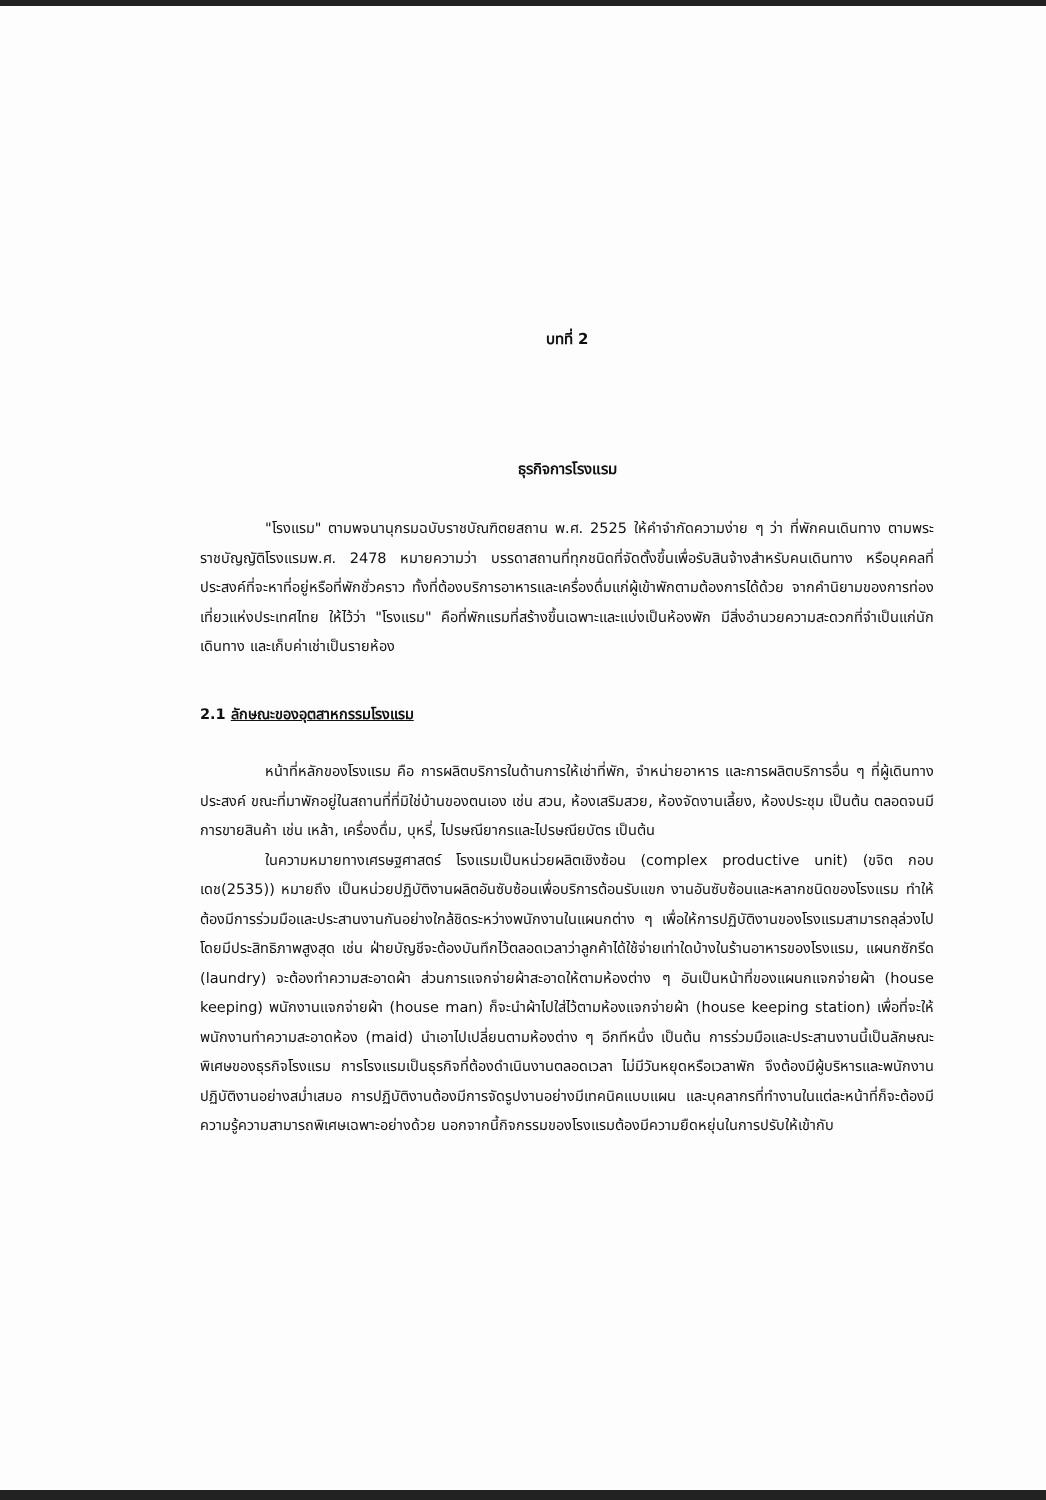บทที่ 2
ธุรกิจการโรงแรม
"โรงแรม" ตามพจนานุกรมฉบับราชบัณฑิตยสถาน พ.ศ. 2525 ให้คำจำกัดความง่าย ๆ ว่า ที่พักคนเดินทาง ตามพระราชบัญญัติโรงแรมพ.ศ. 2478 หมายความว่า บรรดาสถานที่ทุกชนิดที่จัดตั้งขึ้นเพื่อรับสินจ้างสำหรับคนเดินทาง หรือบุคคลที่ประสงค์ที่จะหาที่อยู่หรือที่พักชั่วคราว ทั้งที่ต้องบริการอาหารและเครื่องดื่มแก่ผู้เข้าพักตามต้องการได้ด้วย จากคำนิยามของการท่องเที่ยวแห่งประเทศไทย ให้ไว้ว่า "โรงแรม" คือที่พักแรมที่สร้างขึ้นเฉพาะและแบ่งเป็นห้องพัก มีสิ่งอำนวยความสะดวกที่จำเป็นแก่นักเดินทาง และเก็บค่าเช่าเป็นรายห้อง
2.1 ลักษณะของอุตสาหกรรมโรงแรม
หน้าที่หลักของโรงแรม คือ การผลิตบริการในด้านการให้เช่าที่พัก, จำหน่ายอาหาร และการผลิตบริการอื่น ๆ ที่ผู้เดินทางประสงค์ ขณะที่มาพักอยู่ในสถานที่ที่มิใช่บ้านของตนเอง เช่น สวน, ห้องเสริมสวย, ห้องจัดงานเลี้ยง, ห้องประชุม เป็นต้น ตลอดจนมีการขายสินค้า เช่น เหล้า, เครื่องดื่ม, บุหรี่, ไปรษณียากรและไปรษณียบัตร เป็นต้น
ในความหมายทางเศรษฐศาสตร์ โรงแรมเป็นหน่วยผลิตเชิงซ้อน (complex productive unit) (ขจิต กอบเดช(2535)) หมายถึง เป็นหน่วยปฏิบัติงานผลิตอันซับซ้อนเพื่อบริการต้อนรับแขก งานอันซับซ้อนและหลากชนิดของโรงแรม ทำให้ต้องมีการร่วมมือและประสานงานกันอย่างใกล้ชิดระหว่างพนักงานในแผนกต่าง ๆ เพื่อให้การปฏิบัติงานของโรงแรมสามารถลุล่วงไปโดยมีประสิทธิภาพสูงสุด เช่น ฝ่ายบัญชีจะต้องบันทึกไว้ตลอดเวลาว่าลูกค้าได้ใช้จ่ายเท่าใดบ้างในร้านอาหารของโรงแรม, แผนกซักรีด (laundry) จะต้องทำความสะอาดผ้า ส่วนการแจกจ่ายผ้าสะอาดให้ตามห้องต่าง ๆ อันเป็นหน้าที่ของแผนกแจกจ่ายผ้า (house keeping) พนักงานแจกจ่ายผ้า (house man) ก็จะนำผ้าไปใส่ไว้ตามห้องแจกจ่ายผ้า (house keeping station) เพื่อที่จะให้พนักงานทำความสะอาดห้อง (maid) นำเอาไปเปลี่ยนตามห้องต่าง ๆ อีกทีหนึ่ง เป็นต้น การร่วมมือและประสานงานนี้เป็นลักษณะพิเศษของธุรกิจโรงแรม การโรงแรมเป็นธุรกิจที่ต้องดำเนินงานตลอดเวลา ไม่มีวันหยุดหรือเวลาพัก จึงต้องมีผู้บริหารและพนักงานปฏิบัติงานอย่างสม่ำเสมอ การปฏิบัติงานต้องมีการจัดรูปงานอย่างมีเทคนิคแบบแผน และบุคลากรที่ทำงานในแต่ละหน้าที่ก็จะต้องมีความรู้ความสามารถพิเศษเฉพาะอย่างด้วย นอกจากนี้กิจกรรมของโรงแรมต้องมีความยืดหยุ่นในการปรับให้เข้ากับ